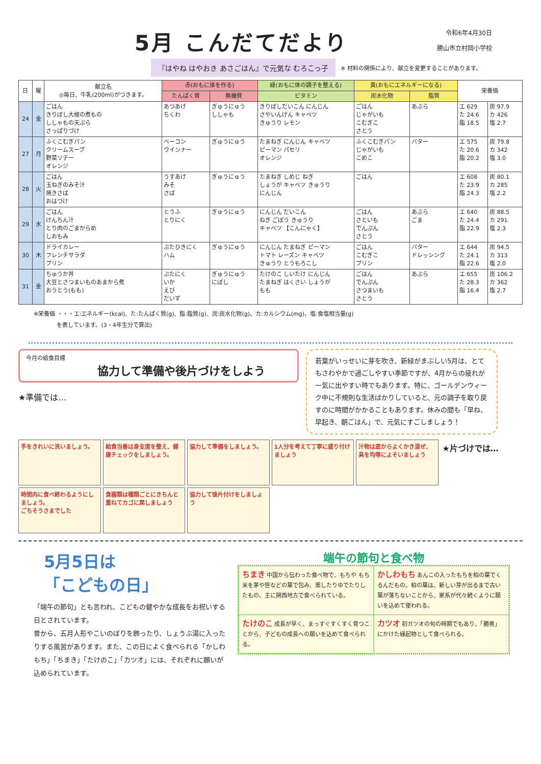5月 こんだてだより
令和6年4月30日
勝山市立村岡小学校
『はやね はやおき あさごはん』で元気な むろこっ子
※ 材料の関係により、献立を変更することがあります。
| 日 | 曜 | 献立名 ◎毎日、牛乳(200ml)がつきます。 | 赤(おもに体を作る) | | 緑(おもに体の調子を整える) | 黄(おもにエネルギーになる) | | 栄養価 | |
| --- | --- | --- | --- | --- | --- | --- | --- | --- | --- |
| | | | たんぱく質 | 無機質 | ビタミン | 炭水化物 | 脂質 | | |
| 24 | 金 | ごはん きりぼし大根の煮もの ししゃもの天ぷら さっぱりづけ | あつあげ ちくわ | ぎゅうにゅう ししゃも | きりぼしだいこん にんじん さやいんげん キャベツ きゅうり レモン | ごはん じゃがいも こむぎこ さとう | あぶら | エ 629 た 24.6 脂 18.5 | 炭 97.9 カ 426 塩 2.7 |
| 27 | 月 | ふくこむぎパン クリームスープ 野菜ソテー オレンジ | ベーコン ウインナー | ぎゅうにゅう | たまねぎ にんじん キャベツ ピーマン パセリ オレンジ | ふくこむぎパン じゃがいも こめこ | バター | エ 575 た 20.6 脂 20.2 | 炭 79.8 カ 342 塩 3.0 |
| 28 | 火 | ごはん 玉ねぎのみそ汁 焼きさば おはづけ | うすあげ みそ さば | ぎゅうにゅう | たまねぎ しめじ ねぎ しょうが キャベツ きゅうり にんじん | ごはん | | エ 608 た 23.9 脂 24.3 | 炭 80.1 カ 285 塩 2.2 |
| 29 | 水 | ごはん けんちん汁 とり肉のごまからめ しおもみ | とうふ とりにく | ぎゅうにゅう | にんじん だいこん ねぎ ごぼう きゅうり キャベツ 【こんにゃく】 | ごはん さといも でんぷん さとう | あぶら ごま | エ 640 た 24.4 脂 22.9 | 炭 88.5 カ 291 塩 2.3 |
| 30 | 木 | ドライカレー フレンチサラダ プリン | ぶたひきにく ハム | ぎゅうにゅう | にんじん たまねぎ ピーマン トマト レーズン キャベツ きゅうり とうもろこし | ごはん こむぎこ プリン | バター ドレッシング | エ 644 た 24.1 脂 22.6 | 炭 94.5 カ 313 塩 2.0 |
| 31 | 金 | ちゅうか丼 大豆とさつまいものあまから煮 おうとう(もも) | ぶたにく いか えび だいず | ぎゅうにゅう にぼし | たけのこ しいたけ にんじん たまねぎ はくさい しょうが もも | ごはん でんぷん さつまいも さとう | あぶら | エ 655 た 28.3 脂 16.4 | 炭 106.2 カ 362 塩 2.7 |
※栄養価 ・・・エ:エネルギー(kcal)、た:たんぱく質(g)、脂:脂質(g)、炭:炭水化物(g)、カ:カルシウム(mg)、塩:食塩相当量(g)
を表しています。(3・4年生分で算出)
今月の給食目標
協力して準備や後片づけをしよう
★準備では…
若葉がいっせいに芽を吹き、新緑がまぶしい5月は、とてもさわやかで過ごしやすい季節ですが、4月からの疲れが一気に出やすい時でもあります。特に、ゴールデンウィーク中に不規則な生活ばかりしていると、元の調子を取り戻すのに時間がかかることもあります。休みの間も「早ね、早起き、朝ごはん」で、元気にすごしましょう！
手をきれいに洗いましょう。
給食当番は身支度を整え、健康チェックをしましょう。
協力して準備をしましょう。
1人分を考えて丁寧に盛り付けましょう
汁物は底からよくかき混ぜ、具を均等によそいましょう
★片づけでは…
時間内に食べ終わるようにしましょう。
ごちそうさまでした
食器類は種類ごとにきちんと重ねてカゴに戻しましょう
協力して後片付けをしましょう
5月5日は
「こどもの日」
「端午の節句」とも言われ、こどもの健やかな成長をお祝いする日とされています。
昔から、五月人形やこいのぼりを飾ったり、しょうぶ湯に入ったりする風習があります。また、この日によく食べられる「かしわもち」「ちまき」「たけのこ」「カツオ」には、それぞれに願いが込められています。
端午の節句と食べ物
ちまき 中国から伝わった食べ物で、もちや もち米を茅や笹などの葉で包み、蒸したりゆでたりしたもの。主に関西地方で食べられている。
かしわもち あんこの入ったもちを柏の葉でくるんだもの。柏の葉は、新しい芽が出るまで古い葉が落ちないことから、家系が代々続くように願いを込めて使われる。
たけのこ 成長が早く、まっすぐすくすく育つことから、子どもの成長への願いを込めて食べられる。
カツオ 初ガツオの旬の時期でもあり、「勝男」にかけた縁起物として食べられる。